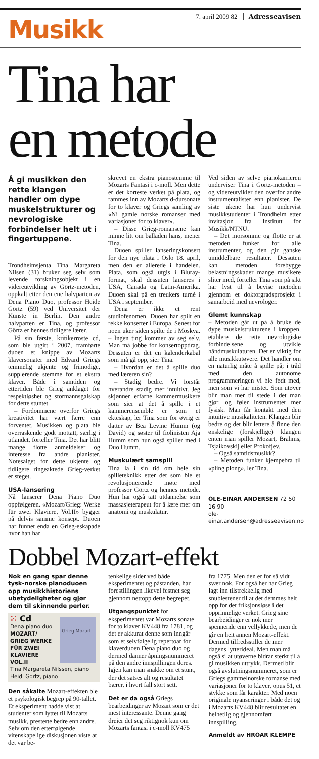Musikk 7. april 2009 82 Adresseavisen
Tina har
en metode
Å gi musikken den rette klangen handler om dype muskelstrukturer og nevrologiske forbindelser helt ut i fingertuppene.
Trondheimsjenta Tina Margareta Nilsen (31) bruker seg selv som levende forskningsobjekt i en videreutvikling av Görtz-metoden, oppkalt etter den ene halvparten av Dena Piano Duo, professor Heide Görtz (59) ved Universitet der Künste in Berlin. Den andre halvparten er Tina, og professor Görtz er hennes tidligere lærer.
På sin første, kritikerroste cd, som ble utgitt i 2007, framførte duoen et knippe av Mozarts klaversonater med Edvard Griegs temmelig ukjente og frimodige, supplerende stemme for et ekstra klaver. Både i samtiden og ettertiden ble Grieg anklaget for respektløshet og stormannsgalskap for dette stuntet.
– Fordommene overfor Griegs kreativitet har vært færre enn forventet. Musikken og plata ble overraskende godt mottatt, særlig i utlandet, forteller Tina. Det har blitt mange flotte anmeldelser og interesse fra andre pianister. Notesalget for dette ukjente og tidligere ringeaktede Grieg-verket er steget.
USA-lansering
Nå lanserer Dena Piano Duo oppfølgeren. «Mozart/Grieg: Werke für zwei Klaviere, Vol.II» bygger på delvis samme konsept. Duoen har funnet enda en Grieg-eskapade hvor han har
skrevet en ekstra pianostemme til Mozarts Fantasi i c-moll. Men dette er det korteste verket på plata, og rammes inn av Mozarts d-dursonate for to klaver og Griegs samling av «Ni gamle norske romanser med variasjoner for to klaver».
– Disse Grieg-romansene kan minne litt om balladen hans, mener Tina.
Duoen spiller lanseringskonsert for den nye plata i Oslo 18. april, men den er allerede i handelen. Plata, som også utgis i Bluray-format, skal dessuten lanseres i USA, Canada og Latin-Amerika. Duoen skal på en treukers turné i USA i september.
Dena er ikke et rent studiofenomen. Duoen har spilt en rekke konserter i Europa. Senest for noen uker siden spilte de i Moskva. – Ingen ting kommer av seg selv. Man må jobbe for konsertoppdrag. Dessuten er det en kalenderkabal som må gå opp, sier Tina.
– Hvordan er det å spille duo med læreren sin?
– Stadig bedre. Vi forstår hverandre stadig mer intuitivt. Jeg skjønner erfarne kammermusikere som sier at det å spille i et kammerensemble er som et ekteskap, ler Tina som for øvrig er datter av Bea Levine Humm (og David) og søster til fiolinisten Aja Humm som hun også spiller med i Duo Humm.
Muskulært samspill
Tina la i sin tid om hele sin spilleteknikk etter det som ble et revolusjonerende møte med professor Görtz og hennes metode. Hun har også tatt utdannelse som massasjeterapeut for å lære mer om anatomi og muskulatur.
Ved siden av selve pianokarrieren underviser Tina i Görtz-metoden – og videreutvikler den overfor andre instrumentalister enn pianister. De siste ukene har hun undervist musikkstudenter i Trondheim etter invitasjon fra Institutt for Musikk/NTNU.
– Det morsomme og flotte er at metoden funker for alle instrumenter, og den gir ganske umiddelbare resultater. Dessuten kan metoden forebygge belastningsskader mange musikere sliter med, forteller Tina som på sikt har lyst til å bevise metoden gjennom et doktorgradsprosjekt i samarbeid med nevrologer.
Glemt kunnskap
– Metoden går ut på å bruke de dype muskelstrukturene i kroppen, etablere de rette nevrologiske forbindelsene og utvikle håndmuskulaturen. Det er viktig for alle musikkutøvere. Det handler om en naturlig måte å spille på; i tråd med den autonome programmeringen vi ble født med, men som vi har mistet. Som utøver blir man mer til stede i det man gjør, og føler instrumentet mer fysisk. Man får kontakt med den intuitive musikaliteten. Klangen blir bedre og det blir lettere å finne den ønskelige (forskjellige) klangen enten man spiller Mozart, Brahms, Tsjaikovskij eller Prokofjev.
– Også samtidsmusikk?
– Metoden funker kjempebra til «pling plong», ler Tina.
OLE-EINAR ANDERSEN 72 50 16 90
ole-einar.andersen@adresseavisen.no
Dobbel Mozart-effekt
Nok en gang spar denne tysk-norske pianoduoen opp musikkhistoriens ubetydeligheter og gjør dem til skinnende perler.
Grieg Mozart
⁙ Cd
Dena piano duo
MOZART/
GRIEG WERKE
FÜR ZWEI
KLAVIERE
VOL.II
Tina Margareta Nilssen, piano
Heidi Görtz, piano
Den såkalte Mozart-effekten ble et psykologisk begrep på 90-tallet. Et eksperiment hadde vist at studenter som lyttet til Mozarts musikk, presterte bedre enn andre. Selv om den etterfølgende vitenskapelige diskusjonen viste at det var be-
tenkelige sider ved både eksperimentet og påstanden, har forestillingen likevel festnet seg gjennom nettopp dette begrepet.
Utgangspunktet for eksperimentet var Mozarts sonate for to klaver KV448 fra 1781, og det er akkurat denne som inngår som et selvfølgelig repertoar for klaverduoen Dena piano duo og dermed danner åpningsnummeret på den andre innspillingen deres. Igjen kan man snakke om et stunt, der det satses alt og resultatet bærer, i hvert fall stort sett.
Det er da også Griegs bearbeidinger av Mozart som er det mest interessante. Denne gang dreier det seg riktignok kun om Mozarts fantasi i c-moll KV475
fra 1775. Men den er for så vidt svær nok. For også her har Grieg lagt inn tilstrekkelig med snublestener til at det demmes helt opp for det friksjonsløse i det opprinnelige verket. Grieg sine bearbeidinger er nok mer spennende enn vellykkede, men de gir en helt annen Mozart-effekt. Dermed tilfredsstiller de mer dagens lytterideal. Men man må også si at utøverne bidrar sterkt til å gi musikken uttrykk. Dermed blir også avslutningsnummeret, som er Griegs gammelnorske romanse med variasjoner for to klaver, opus 51, et stykke som får karakter. Med noen originale nyanseringer i både det og i Mozarts KV448 blir resultatet en helhetlig og gjennomført innspilling.
Anmeldt av HROAR KLEMPE